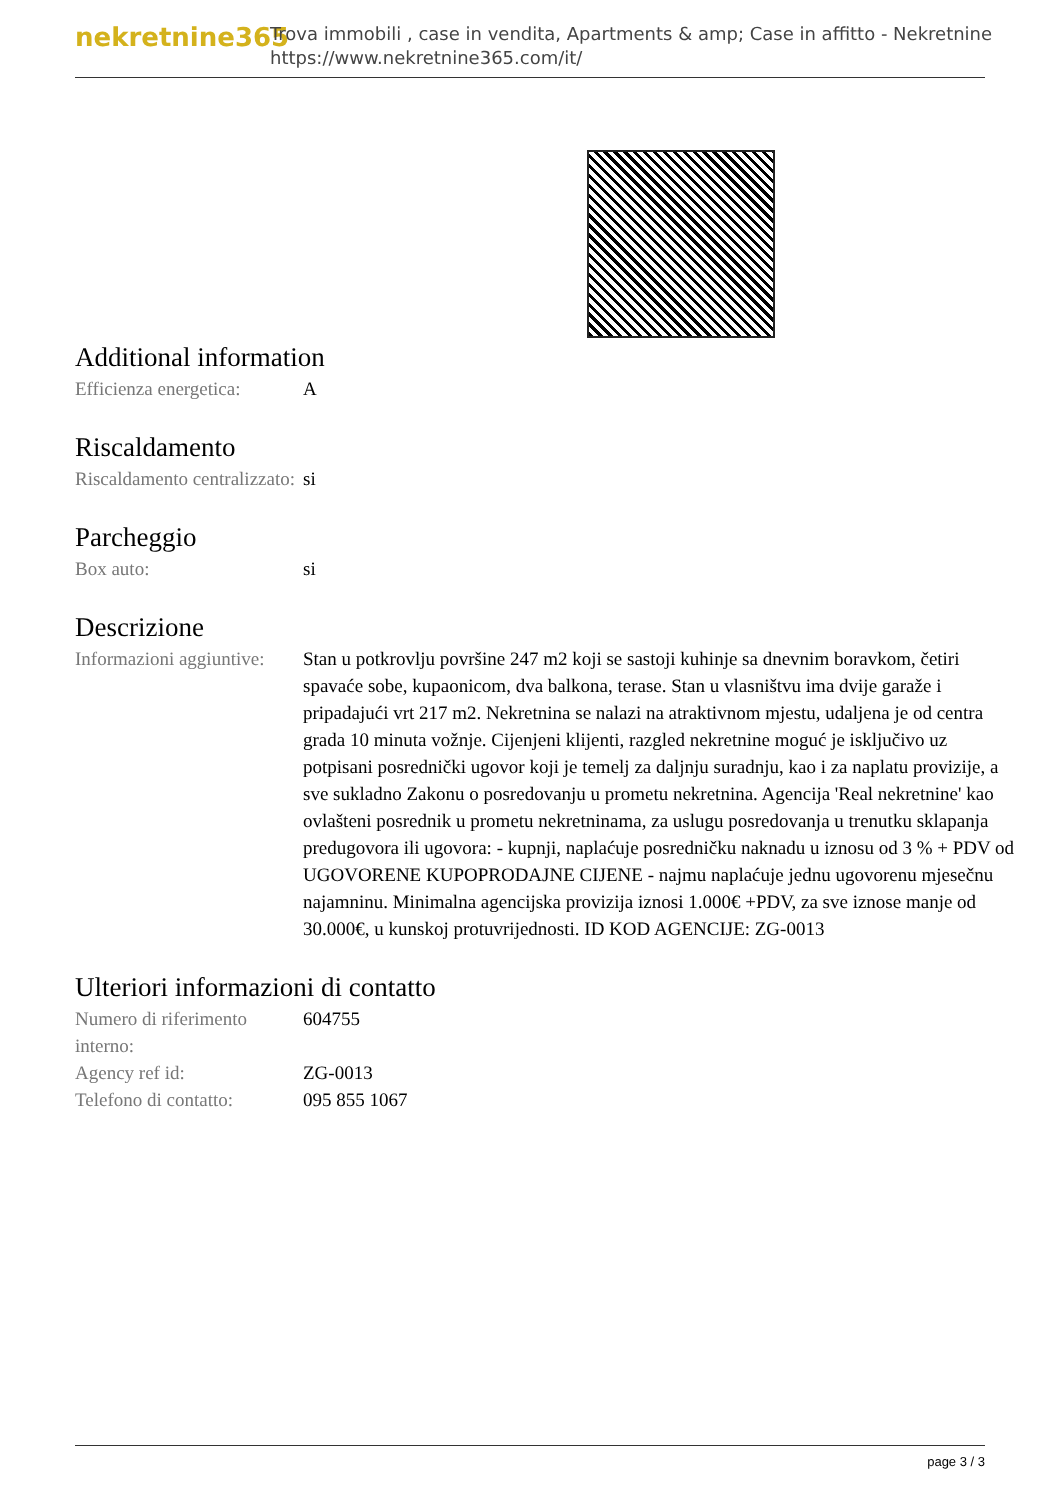nekretnine365
Trova immobili , case in vendita, Apartments & amp; Case in affitto - Nekretnine
https://www.nekretnine365.com/it/
Additional information
| Efficienza energetica: | A |
Riscaldamento
| Riscaldamento centralizzato: | si |
Parcheggio
| Box auto: | si |
Descrizione
| Informazioni aggiuntive: | Stan u potkrovlju površine 247 m2 koji se sastoji kuhinje sa dnevnim boravkom, četiri spavaće sobe, kupaonicom, dva balkona, terase. Stan u vlasništvu ima dvije garaže i pripadajući vrt 217 m2. Nekretnina se nalazi na atraktivnom mjestu, udaljena je od centra grada 10 minuta vožnje. Cijenjeni klijenti, razgled nekretnine moguć je isključivo uz potpisani posrednički ugovor koji je temelj za daljnju suradnju, kao i za naplatu provizije, a sve sukladno Zakonu o posredovanju u prometu nekretnina. Agencija 'Real nekretnine' kao ovlašteni posrednik u prometu nekretninama, za uslugu posredovanja u trenutku sklapanja predugovora ili ugovora: - kupnji, naplaćuje posredničku naknadu u iznosu od 3 % + PDV od UGOVORENE KUPOPRODAJNE CIJENE - najmu naplaćuje jednu ugovorenu mjesečnu najamninu. Minimalna agencijska provizija iznosi 1.000€ +PDV, za sve iznose manje od 30.000€, u kunskoj protuvrijednosti. ID KOD AGENCIJE: ZG-0013 |
Ulteriori informazioni di contatto
| Numero di riferimento interno: | 604755 |
| Agency ref id: | ZG-0013 |
| Telefono di contatto: | 095 855 1067 |
page 3 / 3